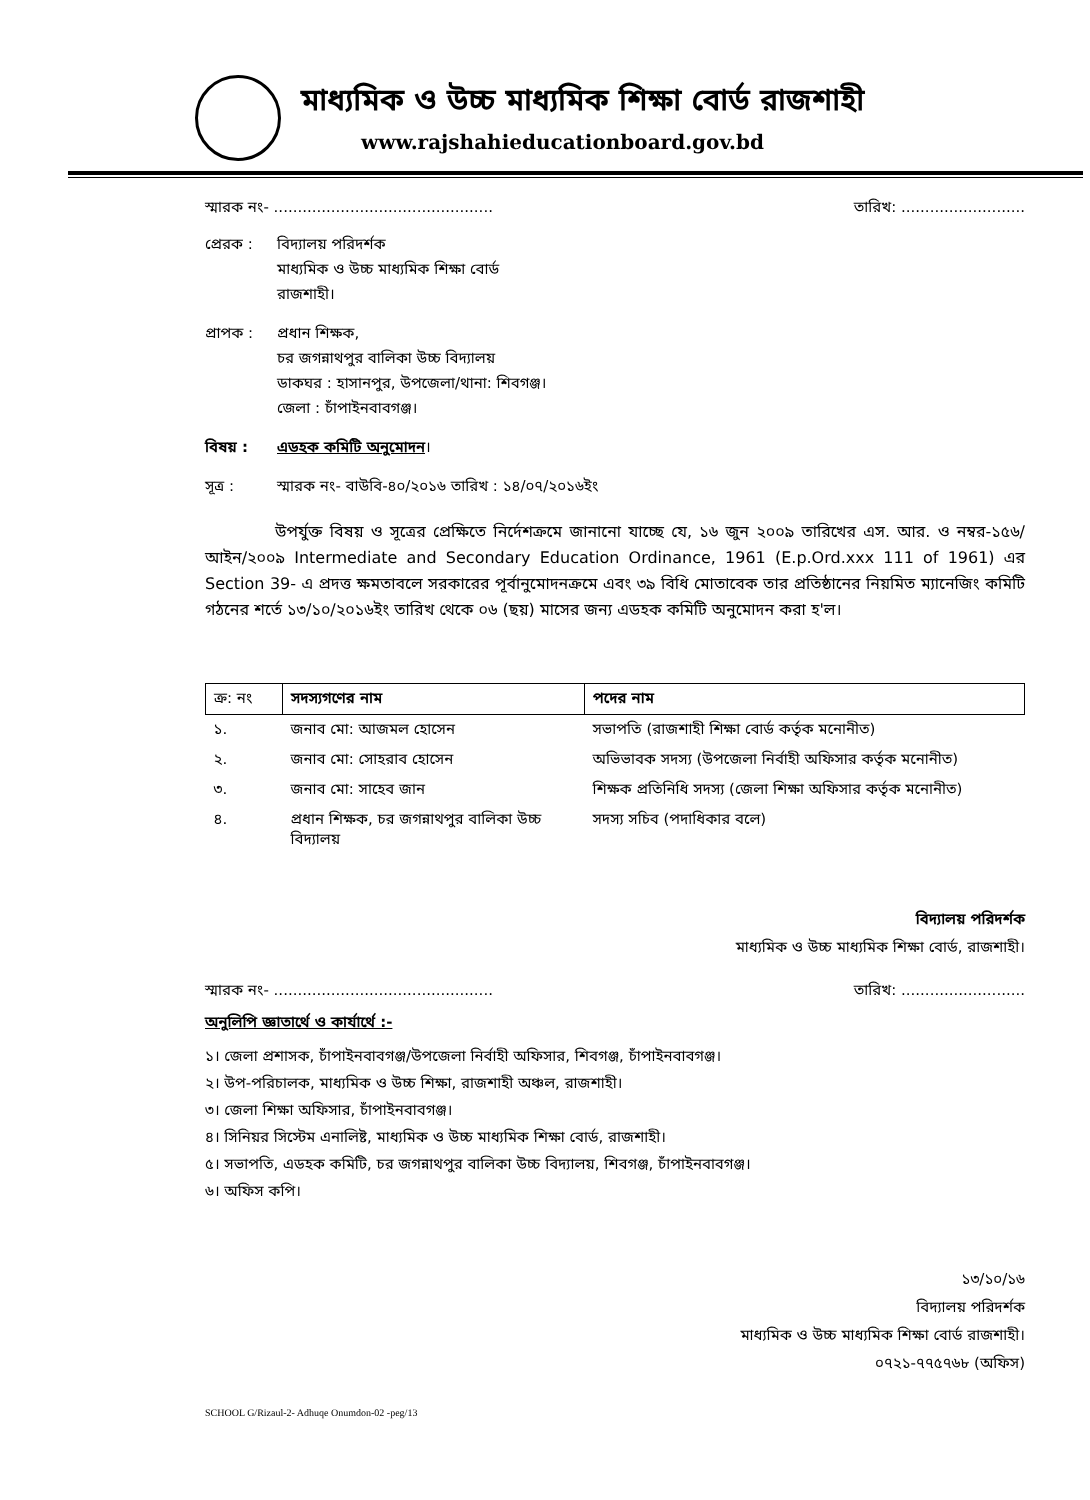মাধ্যমিক ও উচ্চ মাধ্যমিক শিক্ষা বোর্ড রাজশাহী
www.rajshahieducationboard.gov.bd
স্মারক নং- .............................................. তারিখ: ..........................
প্রেরক : বিদ্যালয় পরিদর্শক
মাধ্যমিক ও উচ্চ মাধ্যমিক শিক্ষা বোর্ড
রাজশাহী।
প্রাপক : প্রধান শিক্ষক,
চর জগন্নাথপুর বালিকা উচ্চ বিদ্যালয়
ডাকঘর : হাসানপুর, উপজেলা/থানা: শিবগঞ্জ।
জেলা : চাঁপাইনবাবগঞ্জ।
বিষয় : এডহক কমিটি অনুমোদন।
সূত্র : স্মারক নং- বাউবি-৪০/২০১৬ তারিখ : ১৪/০৭/২০১৬ইং
উপর্যুক্ত বিষয় ও সূত্রের প্রেক্ষিতে নির্দেশক্রমে জানানো যাচ্ছে যে, ১৬ জুন ২০০৯ তারিখের এস. আর. ও নম্বর-১৫৬/আইন/২০০৯ Intermediate and Secondary Education Ordinance, 1961 (E.p.Ord.xxx 111 of 1961) এর Section 39- এ প্রদত্ত ক্ষমতাবলে সরকারের পূর্বানুমোদনক্রমে এবং ৩৯ বিধি মোতাবেক তার প্রতিষ্ঠানের নিয়মিত ম্যানেজিং কমিটি গঠনের শর্তে ১৩/১০/২০১৬ইং তারিখ থেকে ০৬ (ছয়) মাসের জন্য এডহক কমিটি অনুমোদন করা হ'ল।
| ক্র: নং | সদস্যগণের নাম | পদের নাম |
| --- | --- | --- |
| ১. | জনাব মো: আজমল হোসেন | সভাপতি (রাজশাহী শিক্ষা বোর্ড কর্তৃক মনোনীত) |
| ২. | জনাব মো: সোহরাব হোসেন | অভিভাবক সদস্য (উপজেলা নির্বাহী অফিসার কর্তৃক মনোনীত) |
| ৩. | জনাব মো: সাহেব জান | শিক্ষক প্রতিনিধি সদস্য (জেলা শিক্ষা অফিসার কর্তৃক মনোনীত) |
| ৪. | প্রধান শিক্ষক, চর জগন্নাথপুর বালিকা উচ্চ বিদ্যালয় | সদস্য সচিব (পদাধিকার বলে) |
বিদ্যালয় পরিদর্শক
মাধ্যমিক ও উচ্চ মাধ্যমিক শিক্ষা বোর্ড, রাজশাহী।
স্মারক নং- .............................................. তারিখ: ..........................
অনুলিপি জ্ঞাতার্থে ও কার্যার্থে :-
১। জেলা প্রশাসক, চাঁপাইনবাবগঞ্জ/উপজেলা নির্বাহী অফিসার, শিবগঞ্জ, চাঁপাইনবাবগঞ্জ।
২। উপ-পরিচালক, মাধ্যমিক ও উচ্চ শিক্ষা, রাজশাহী অঞ্চল, রাজশাহী।
৩। জেলা শিক্ষা অফিসার, চাঁপাইনবাবগঞ্জ।
৪। সিনিয়র সিস্টেম এনালিষ্ট, মাধ্যমিক ও উচ্চ মাধ্যমিক শিক্ষা বোর্ড, রাজশাহী।
৫। সভাপতি, এডহক কমিটি, চর জগন্নাথপুর বালিকা উচ্চ বিদ্যালয়, শিবগঞ্জ, চাঁপাইনবাবগঞ্জ।
৬। অফিস কপি।
১৩/১০/১৬
বিদ্যালয় পরিদর্শক
মাধ্যমিক ও উচ্চ মাধ্যমিক শিক্ষা বোর্ড রাজশাহী।
০৭২১-৭৭৫৭৬৮ (অফিস)
SCHOOL G/Rizaul-2- Adhuqe Onumdon-02 -peg/13